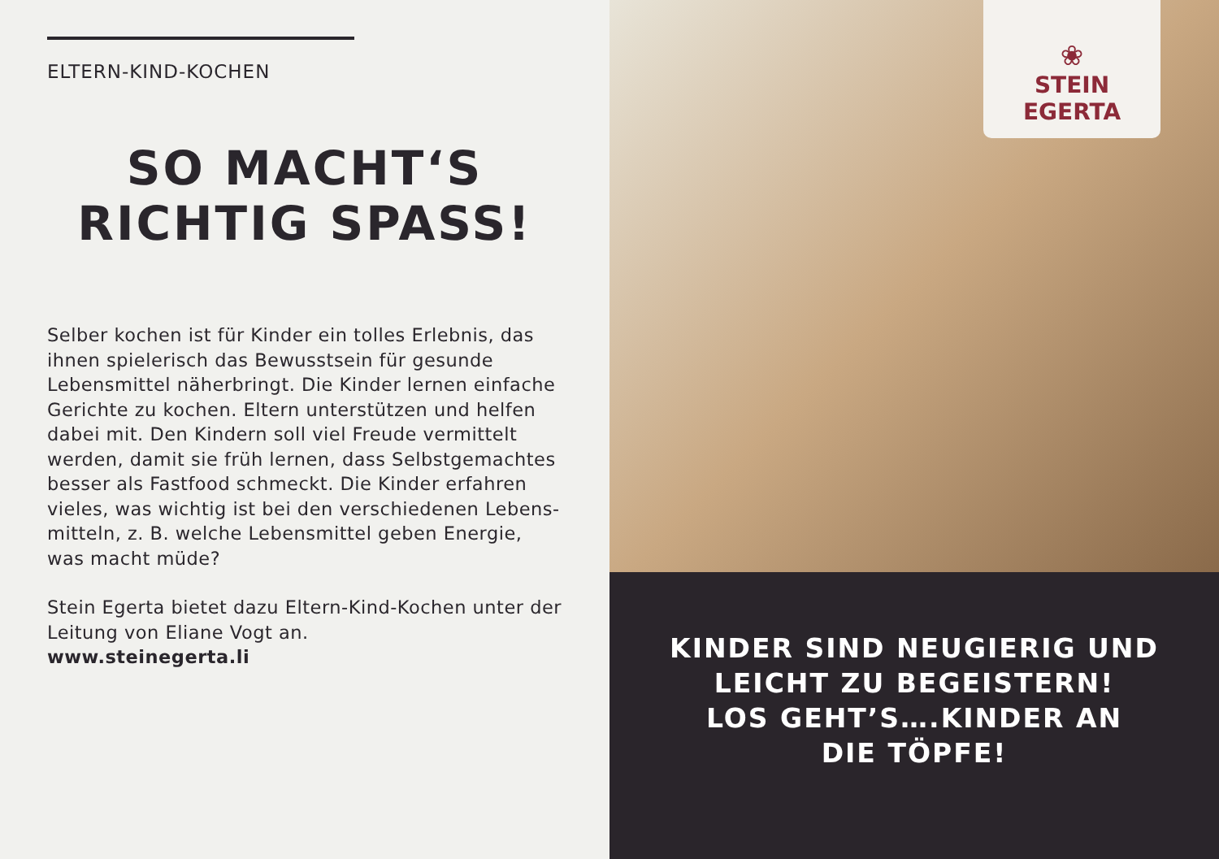ELTERN-KIND-KOCHEN
SO MACHT‘S
RICHTIG SPASS!
Selber kochen ist für Kinder ein tolles Erlebnis, das ihnen spielerisch das Bewusstsein für gesunde Lebensmittel näherbringt. Die Kinder lernen einfache Gerichte zu kochen. Eltern unterstützen und helfen dabei mit. Den Kindern soll viel Freude vermittelt werden, damit sie früh lernen, dass Selbstgemachtes besser als Fastfood schmeckt. Die Kinder erfahren vieles, was wichtig ist bei den verschiedenen Lebens-mitteln, z. B. welche Lebensmittel geben Energie, was macht müde?
Stein Egerta bietet dazu Eltern-Kind-Kochen unter der Leitung von Eliane Vogt an.
www.steinegerta.li
❀
STEIN EGERTA
KINDER SIND NEUGIERIG UND
LEICHT ZU BEGEISTERN!
LOS GEHT’S….KINDER AN
DIE TÖPFE!